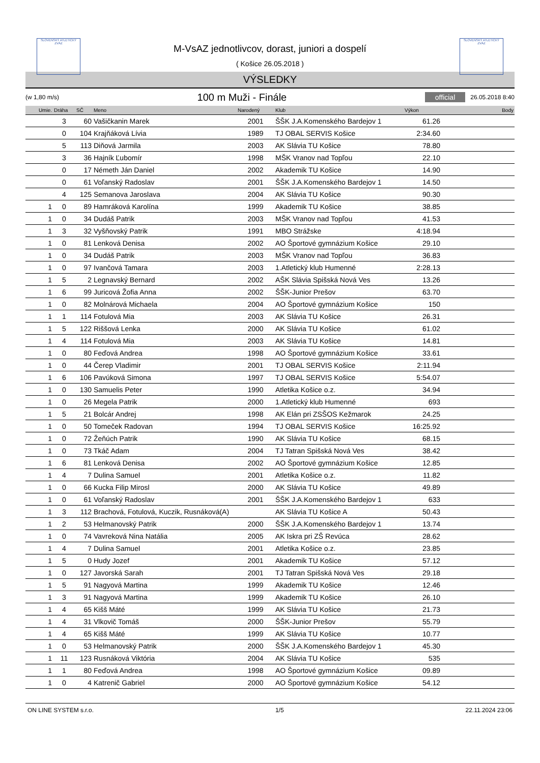SLOVENSKÝ ATLETICKÝ ZVÄZ
SLOVENSKÝ ATLETICKÝ ZVÄZ
M-VsAZ jednotlivcov, dorast, juniori a dospelí
( Košice 26.05.2018 )
VÝSLEDKY
(w 1,80 m/s) 100 m Muži - Finále official 26.05.2018 8:40
| Umie. | Dráha | SČ | Meno | Narodený | Klub | Výkon | Body |
| --- | --- | --- | --- | --- | --- | --- | --- |
| | 3 | 60 | Vašičkanin Marek | 2001 | ŠŠK J.A.Komenského Bardejov 1 | 61.26 | |
| | 0 | 104 | Krajňáková Lívia | 1989 | TJ OBAL SERVIS Košice | 2:34.60 | |
| | 5 | 113 | Diňová Jarmila | 2003 | AK Slávia TU Košice | 78.80 | |
| | 3 | 36 | Hajník Ľubomír | 1998 | MŠK Vranov nad Topľou | 22.10 | |
| | 0 | 17 | Németh Ján Daniel | 2002 | Akademik TU Košice | 14.90 | |
| | 0 | 61 | Voľanský Radoslav | 2001 | ŠŠK J.A.Komenského Bardejov 1 | 14.50 | |
| | 4 | 125 | Semanova Jaroslava | 2004 | AK Slávia TU Košice | 90.30 | |
| 1 | 0 | 89 | Hamráková Karolína | 1999 | Akademik TU Košice | 38.85 | |
| 1 | 0 | 34 | Dudáš Patrik | 2003 | MŠK Vranov nad Topľou | 41.53 | |
| 1 | 3 | 32 | Vyšňovský Patrik | 1991 | MBO Strážske | 4:18.94 | |
| 1 | 0 | 81 | Lenková Denisa | 2002 | AO Športové gymnázium Košice | 29.10 | |
| 1 | 0 | 34 | Dudáš Patrik | 2003 | MŠK Vranov nad Topľou | 36.83 | |
| 1 | 0 | 97 | Ivančová Tamara | 2003 | 1.Atletický klub Humenné | 2:28.13 | |
| 1 | 5 | 2 | Legnavský Bernard | 2002 | AŠK Slávia Spišská Nová Ves | 13.26 | |
| 1 | 6 | 99 | Juricová Žofia Anna | 2002 | ŠŠK-Junior Prešov | 63.70 | |
| 1 | 0 | 82 | Molnárová Michaela | 2004 | AO Športové gymnázium Košice | 150 | |
| 1 | 1 | 114 | Fotulová Mia | 2003 | AK Slávia TU Košice | 26.31 | |
| 1 | 5 | 122 | Riššová Lenka | 2000 | AK Slávia TU Košice | 61.02 | |
| 1 | 4 | 114 | Fotulová Mia | 2003 | AK Slávia TU Košice | 14.81 | |
| 1 | 0 | 80 | Feďová Andrea | 1998 | AO Športové gymnázium Košice | 33.61 | |
| 1 | 0 | 44 | Čerep Vladimir | 2001 | TJ OBAL SERVIS Košice | 2:11.94 | |
| 1 | 6 | 106 | Pavúková Simona | 1997 | TJ OBAL SERVIS Košice | 5:54.07 | |
| 1 | 0 | 130 | Samuelis Peter | 1990 | Atletika Košice o.z. | 34.94 | |
| 1 | 0 | 26 | Megela Patrik | 2000 | 1.Atletický klub Humenné | 693 | |
| 1 | 5 | 21 | Bolcár Andrej | 1998 | AK Elán pri ZSŠOS Kežmarok | 24.25 | |
| 1 | 0 | 50 | Tomeček Radovan | 1994 | TJ OBAL SERVIS Košice | 16:25.92 | |
| 1 | 0 | 72 | Žeňúch Patrik | 1990 | AK Slávia TU Košice | 68.15 | |
| 1 | 0 | 73 | Tkáč Adam | 2004 | TJ Tatran Spišská Nová Ves | 38.42 | |
| 1 | 6 | 81 | Lenková Denisa | 2002 | AO Športové gymnázium Košice | 12.85 | |
| 1 | 4 | 7 | Dulina Samuel | 2001 | Atletika Košice o.z. | 11.82 | |
| 1 | 0 | 66 | Kucka Filip Mirosl | 2000 | AK Slávia TU Košice | 49.89 | |
| 1 | 0 | 61 | Voľanský Radoslav | 2001 | ŠŠK J.A.Komenského Bardejov 1 | 633 | |
| 1 | 3 | 112 | Brachová, Fotulová, Kuczik, Rusnáková(A) | | AK Slávia TU Košice A | 50.43 | |
| 1 | 2 | 53 | Helmanovský Patrik | 2000 | ŠŠK J.A.Komenského Bardejov 1 | 13.74 | |
| 1 | 0 | 74 | Vavreková Nina Natália | 2005 | AK Iskra pri ZŠ Revúca | 28.62 | |
| 1 | 4 | 7 | Dulina Samuel | 2001 | Atletika Košice o.z. | 23.85 | |
| 1 | 5 | 0 | Hudy Jozef | 2001 | Akademik TU Košice | 57.12 | |
| 1 | 0 | 127 | Javorská Sarah | 2001 | TJ Tatran Spišská Nová Ves | 29.18 | |
| 1 | 5 | 91 | Nagyová Martina | 1999 | Akademik TU Košice | 12.46 | |
| 1 | 3 | 91 | Nagyová Martina | 1999 | Akademik TU Košice | 26.10 | |
| 1 | 4 | 65 | Kišš Máté | 1999 | AK Slávia TU Košice | 21.73 | |
| 1 | 4 | 31 | Vlkovič Tomáš | 2000 | ŠŠK-Junior Prešov | 55.79 | |
| 1 | 4 | 65 | Kišš Máté | 1999 | AK Slávia TU Košice | 10.77 | |
| 1 | 0 | 53 | Helmanovský Patrik | 2000 | ŠŠK J.A.Komenského Bardejov 1 | 45.30 | |
| 1 | 11 | 123 | Rusnáková Viktória | 2004 | AK Slávia TU Košice | 535 | |
| 1 | 1 | 80 | Feďová Andrea | 1998 | AO Športové gymnázium Košice | 09.89 | |
| 1 | 0 | 4 | Katrenič Gabriel | 2000 | AO Športové gymnázium Košice | 54.12 | |
ON LINE SYSTEM s.r.o. 1/5 22.11.2024 23:06